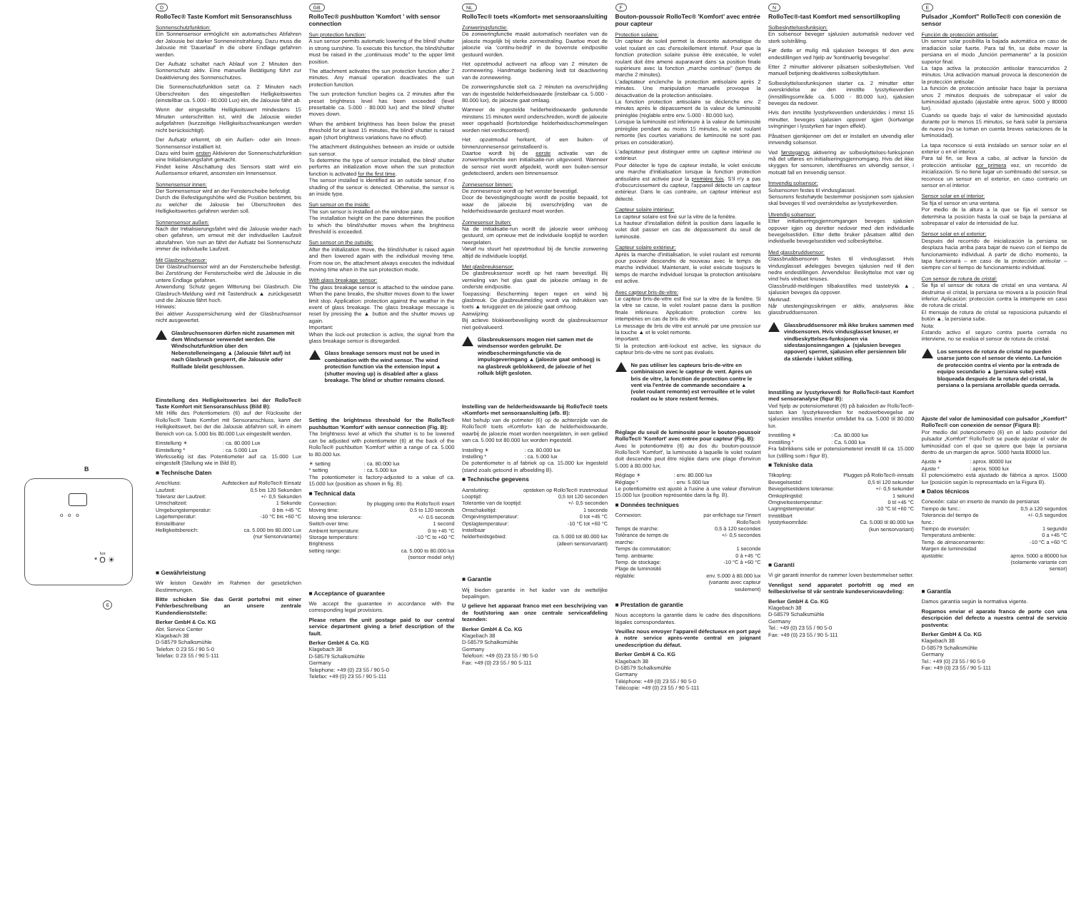B
o o o
lux
* O ☀
6
D
RolloTec® Taste Komfort mit Sensoranschluss
Sonnenschutzfunktion:
Ein Sonnensensor ermöglicht ein automatisches Abfahren der Jalousie bei starker Sonneneinstrahlung. Dazu muss die Jalousie mit 'Dauerlauf' in die obere Endlage gefahren werden.
Der Aufsatz schaltet nach Ablauf von 2 Minuten den Sonnenschutz aktiv. Eine manuelle Betätigung führt zur Deaktivierung des Sonnenschutzes.
Die Sonnenschutzfunktion setzt ca. 2 Minuten nach Überschreiten des eingestellten Helligkeitswertes (einstellbar ca. 5.000 - 80.000 Lux) ein, die Jalousie fährt ab.
Wenn der eingestellte Helligkeitswert mindestens 15 Minuten unterschritten ist, wird die Jalousie wieder aufgefahren (kurzzeitige Helligkeitsschwankungen werden nicht berücksichtigt).
Der Aufsatz erkennt, ob ein Außen- oder ein Innen-Sonnensensor installiert ist.
Dazu wird beim ersten Aktivieren der Sonnenschutzfunktion eine Initialisierungsfahrt gemacht.
Findet keine Abschattung des Sensors statt wird ein Außensensor erkannt, ansonsten ein Innensensor.
Sonnensensor innen:
Der Sonnensensor wird an der Fensterscheibe befestigt.
Durch die Befestigungshöhe wird die Position bestimmt, bis zu welcher die Jalousie bei Überschreiten des Helligkeitswertes gefahren werden soll.
Sonnensensor außen:
Nach der Initialisierungsfahrt wird die Jalousie wieder nach oben gefahren, um erneut mit der individuellen Laufzeit abzufahren. Von nun an fährt der Aufsatz bei Sonnenschutz immer die individuelle Laufzeit.
Mit Glasbruchsensor:
Der Glasbruchsensor wird an der Fensterscheibe befestigt. Bei Zerstörung der Fensterscheibe wird die Jalousie in die untere Endlage gefahren.
Anwendung: Schutz gegen Witterung bei Glasbruch. Die Glasbruch-Meldung wird mit Tastendruck ▲ zurückgesetzt und die Jalousie fährt hoch.
Hinweis:
Bei aktiver Aussperrsicherung wird der Glasbruchsensor nicht ausgewertet.
Glasbruchsensoren dürfen nicht zusammen mit dem Windsensor verwendet werden. Die Windschutzfunktion über den Nebenstelleneingang ▲ (Jalousie fährt auf) ist nach Glasbruch gesperrt, die Jalousie oder Rolllade bleibt geschlossen.
Einstellung des Helligkeitswertes bei der RolloTec® Taste Komfort mit Sensoranschluss (Bild B):
Mit Hilfe des Potentiometers (6) auf der Rückseite der RolloTec® Taste Komfort mit Sensoranschluss, kann der Helligkeitswert, bei der die Jalousie abfahren soll, in einem Bereich von ca. 5.000 bis 80.000 Lux eingestellt werden.
| Einstellung ☀ | : ca. 80.000 Lux |
| Einstellung * | : ca. 5.000 Lux |
Werksseitig ist das Potentiometer auf ca. 15.000 Lux eingestellt (Stellung wie in Bild B).
■ Technische Daten
| Anschluss: | Aufstecken auf RolloTec® Einsatz |
| Laufzeit: | 0,5 bis 120 Sekunden |
| Toleranz der Laufzeit: | +/- 0,5 Sekunden |
| Umschaltzeit: | 1 Sekunde |
| Umgebungstemperatur: | 0 bis +45 °C |
| Lagertemperatur: | -10 °C bis +60 °C |
| Einstellbarer Helligkeitsbereich: | ca. 5.000 bis 80.000 Lux (nur Sensorvariante) |
■ Gewährleistung
Wir leisten Gewähr im Rahmen der gesetzlichen Bestimmungen.
Bitte schicken Sie das Gerät portofrei mit einer Fehlerbeschreibung an unsere zentrale Kundendienststelle:
Berker GmbH & Co. KG
Abt. Service Center
Klagebach 38
D-58579 Schalksmühle
Telefon: 0 23 55 / 90 5-0
Telefax: 0 23 55 / 90 5-111
GB
RolloTec® pushbutton 'Komfort ' with sensor connection
Sun protection function:
A sun sensor permits automatic lowering of the blind/ shutter in strong sunshine. To execute this function, the blind/shutter must be raised in the „continuous mode" to the upper limit position.
The attachment activates the sun protection function after 2 minutes. Any manual operation deactivates the sun protection function.
The sun protection function begins ca. 2 minutes after the preset brightness level has been exceeded (level presettable ca. 5.000 - 80.000 lux) and the blind/ shutter moves down.
When the ambient brightness has been below the preset threshold for at least 15 minutes, the blind/ shutter is raised again (short brightness variations have no effect).
The attachment distinguishes between an inside or outside sun sensor.
To determine the type of sensor installed, the blind/ shutter performs an initialization move when the sun protection function is activated for the first time.
The sensor installed is identified as an outside sensor, if no shading of the sensor is detected. Otherwise, the sensor is an inside type.
Sun sensor on the inside:
The sun sensor is installed on the window pane.
The installation height on the pane determines the position to which the blind/shutter moves when the brightness threshold is exceeded.
Sun sensor on the outside:
After the initialization move, the blind/shutter is raised again and then lowered again with the individual moving time. From now on, the attachment always executes the individual moving time when in the sun protection mode.
With glass breakage sensor:
The glass breakage sensor is attached to the window pane. When the pane breaks, the shutter moves down to the lower limit stop. Application: protection against the weather in the event of glass breakage. The glass breakage message is reset by pressing the ▲ button and the shutter moves up again.
Important:
When the lock-out protection is active, the signal from the glass breakage sensor is disregarded.
Glass breakage sensors must not be used in combination with the wind sensor. The wind protection function via the extension input ▲ (shutter moving up) is disabled after a glass breakage. The blind or shutter remains closed.
Setting the brightness threshold for the RolloTec® pushbutton 'Komfort' with sensor connection (Fig. B):
The brightness level at which the shutter is to be lowered can be adjusted with potentiometer (6) at the back of the RolloTec® pushbutton 'Komfort' within a range of ca. 5.000 to 80.000 lux.
| ☀ setting | : ca. 80.000 lux |
| * setting | : ca. 5.000 lux |
The potentiometer is factory-adjusted to a value of ca. 15.000 lux (position as shown in fig. B).
■ Technical data
| Connection: | by plugging onto the RolloTec® insert |
| Moving time: | 0.5 to 120 seconds |
| Moving time tolerance: | +/- 0.5 seconds |
| Switch-over time: | 1 second |
| Ambient temperature: | 0 to +45 °C |
| Storage temperature: | -10 °C to +60 °C |
| Brightness setting range: | ca. 5.000 to 80.000 lux (sensor model only) |
■ Acceptance of guarantee
We accept the guarantee in accordance with the corresponding legal provisions.
Please return the unit postage paid to our central service department giving a brief description of the fault.
Berker GmbH & Co. KG
Klagebach 38
D-58579 Schalksmühle
Germany
Telephone: +49 (0) 23 55 / 90 5-0
Telefax: +49 (0) 23 55 / 90 5-111
NL
RolloTec® toets «Komfort» met sensoraansluiting
Zonweringsfunctie:
De zonweringfunctie maakt automatisch neerlaten van de jaloezie mogelijk bij sterke zonnestraling. Daartoe moet de jaloezie via 'continu-bedrijf' in de bovenste eindpositie gestuurd worden.
Het opzetmodul activeert na afloop van 2 minuten de zonnewering. Handmatige bediening leidt tot deactivering van de zonnewering.
De zonweringsfunctie stelt ca. 2 minuten na overschrijding van de ingestelde helderheidswaarde (instelbaar ca. 5.000 - 80.000 lux), de jaloezie gaat omlaag.
Wanneer de ingestelde helderheidswaarde gedurende minstens 15 minuten werd onderschreden, wordt de jaloezie weer opgehaald (kortstondige helderheidsschommelingen worden niet verdisconteerd).
Het opzetmodul herkent, of een buiten- of binnenzonnesensor geïnstalleerd is.
Daartoe wordt bij de eerste activatie van de zonweringsfunctie een initialisatie-run uitgevoerd. Wanneer de sensor niet wordt afgedekt, wordt een buiten-sensor gedetecteerd, anders een binnensensor.
Zonnesensor binnen:
De zonnesensor wordt op het venster bevestigd.
Door de bevestigingshoogte wordt de positie bepaald, tot waar de jaloezie bij overschrijding van de helderheidswaarde gestuurd moet worden.
Zonnesensor buiten:
Na de initialisatie-run wordt de jaloezie weer omhoog gestuurd, om opnieuw met de individuele looptijd te worden neergelaten.
Vanaf nu stuurt het opzetmoduul bij de functie zonwering altijd de individuele looptijd.
Met glasbreuksensor:
De glasbreuksensor wordt op het raam bevestigd. Bij vernieling van het glas gaat de jaloezie omlaag in de onderste eindpositie.
Toepassing: Bescherming tegen regen en wind bij glasbreuk. De glasbreukmelding wordt via indrukken van toets ▲ teruggezet en de jaloezie gaat omhoog.
Aanwijzing:
Bij actieve blokkeerbeveiliging wordt de glasbreuksensor niet geëvalueerd.
Glasbreuksensors mogen niet samen met de windsensor worden gebruikt. De windbeschermingsfunctie via de impulsgeveringang ▲ (jaloezie gaat omhoog) is na glasbreuk geblokkeerd, de jaloezie of het rolluik blijft gesloten.
Instelling van de helderheidswaarde bij RolloTec® toets «Komfort» met sensoraansluiting (afb. B):
Met behulp van de potmeter (6) op de achterzijde van de RolloTec® toets «Komfort» kan de helderheidswaarde, waarbij de jaloezie moet worden neergelaten, in een gebied van ca. 5.000 tot 80.000 lux worden ingesteld.
| Instelling ☀ | : ca. 80.000 lux |
| Instelling * | : ca. 5.000 lux |
De potentiometer is af fabriek op ca. 15.000 lux ingesteld (stand zoals getoond in afbeelding B).
■ Technische gegevens
| Aansluiting: | opsteken op RolloTec® inzetmoduul |
| Looptijd: | 0,5 tot 120 seconden |
| Tolerantie van de looptijd: | +/- 0,5 seconden |
| Omschakeltijd: | 1 seconde |
| Omgevingstemperatuur: | 0 tot +45 °C |
| Opslagtemperatuur: | -10 °C tot +60 °C |
| Instelbaar helderheidsgebied: | ca. 5.000 tot 80.000 lux (alleen sensorvariant) |
■ Garantie
Wij bieden garantie in het kader van de wettelijke bepalingen.
U gelieve het apparaat franco met een beschrijving van de fout/storing aan onze centrale serviceafdeling tezenden:
Berker GmbH & Co. KG
Klagebach 38
D-58579 Schalksmühle
Germany
Telefoon: +49 (0) 23 55 / 90 5-0
Fax: +49 (0) 23 55 / 90 5-111
F
Bouton-poussoir RolloTec® 'Komfort' avec entrée pour capteur
Protection solaire:
Un capteur de soleil permet la descente automatique du volet roulant en cas d'ensoleillement intensif. Pour que la fonction protection solaire puisse être exécutée, le volet roulant doit être amené auparavant dans sa position finale supérieure avec la fonction „marche continue" (temps de marche 2 minutes).
L'adaptateur enclenche la protection antisolaire après 2 minutes. Une manipulation manuelle provoque la désactivation de la protection antisolaire.
La fonction protection antisolaire se déclenche env. 2 minutes après le dépassement de la valeur de luminosité préréglée (réglable entre env. 5.000 - 80.000 lux).
Lorsque la luminosité est inférieure à la valeur de luminosité préréglée pendant au moins 15 minutes, le volet roulant remonte (les courtes variations de luminosité ne sont pas prises en considération).
L'adaptateur peut distinguer entre un capteur intérieur ou extérieur.
Pour détecter le type de capteur installé, le volet exécute une marche d'initialisation lorsque la fonction protection antisolaire est activée pour la première fois. S'il n'y a pas d'obscurcissement du capteur, l'appareil détecte un capteur extérieur. Dans le cas contraire, un capteur intérieur est détecté.
Capteur solaire intérieur:
Le capteur solaire est fixé sur la vitre de la fenêtre.
La hauteur d'installation définit la position dans laquelle le volet doit passer en cas de dépassement du seuil de luminosité.
Capteur solaire extérieur:
Après la marche d'initialisation, le volet roulant est remonté pour pouvoir descendre de nouveau avec le temps de marche individuel. Maintenant, le volet exécute toujours le temps de marche individuel lorsque la protection antisolaire est active.
Avec capteur bris-de-vitre:
Le capteur bris-de-vitre est fixé sur la vitre de la fenêtre. Si la vitre se casse, le volet roulant passe dans la position finale inférieure. Application: protection contre les intempéries en cas de bris de vitre.
Le message de bris de vitre est annulé par une pression sur la touche ▲ et le volet remonte.
Important:
Si la protection anti-lockout est active, les signaux du capteur bris-de-vitre ne sont pas évalués.
Ne pas utiliser les capteurs bris-de-vitre en combinaison avec le capteur de vent. Après un bris de vitre, la fonction de protection contre le vent via l'entrée de commande secondaire ▲ (volet roulant remonte) est verrouillée et le volet roulant ou le store restent fermés.
Réglage du seuil de luminosité pour le bouton-poussoir RolloTec® 'Komfort' avec entrée pour capteur (Fig. B):
Avec le potentiomètre (6) au dos du bouton-poussoir RolloTec® 'Komfort', la luminosité à laquelle le volet roulant doit descendre peut être réglée dans une plage d'environ 5.000 à 80.000 lux.
| Réglage ☀ | : env. 80.000 lux |
| Réglage * | : env. 5.000 lux |
Le potentiomètre est ajusté à l'usine à une valeur d'environ 15.000 lux (position représentée dans la fig. B).
■ Données techniques
| Connexion: | par enfichage sur l'insert RolloTec® |
| Temps de marche: | 0,5 à 120 secondes |
| Tolérance de temps de marche: | +/- 0,5 secondes |
| Temps de commutation: | 1 seconde |
| Temp. ambiante: | 0 à +45 °C |
| Temp. de stockage: | -10 °C à +60 °C |
| Plage de luminosité réglable: | env. 5.000 à 80.000 lux (variante avec capteur seulement) |
■ Prestation de garantie
Nous acceptons la garantie dans le cadre des dispositions légales correspondantes.
Veuillez nous envoyer l'appareil défectueux en port payé à notre service après-vente central en joignant unedescription du défaut.
Berker GmbH & Co. KG
Klagebach 38
D-58579 Schalksmühle
Germany
Téléphone: +49 (0) 23 55 / 90 5-0
Télécopie: +49 (0) 23 55 / 90 5-111
N
RolloTec®-tast Komfort med sensortilkopling
Solbeskyttelsesfunksjon:
En solsensor beveger sjalusien automatisk nedover ved sterk solstråling.
Før dette er mulig må sjalusien beveges til den øvre endestillingen ved hjelp av 'kontinuerlig bevegelse'.
Etter 2 minutter aktiverer påsatsen solbeskyttelsen. Ved manuell betjening deaktiveres solbeskyttelsen.
Solbeskyttelsesfunksjonen starter ca. 2 minutter etter overskridelse av den innstilte lysstyrkeverdien (innstillingsområde ca. 5.000 - 80.000 lux), sjalusien beveges da nedover.
Hvis den innstilte lysstyrkeverdien underskrides i minst 15 minutter, beveges sjalusien oppover igjen (kortvarige svingninger i lysstyrken har ingen effekt).
Påsatsen gjenkjenner om det er installert en utvendig eller innvendig solsensor.
Ved førstegangs aktivering av solbeskyttelses-funksjonen må det utføres en initialiseringsgjennomgang. Hvis det ikke skygges for sensoren, identifiseres en utvendig sensor, i motsatt fall en innvendig sensor.
Innvendig solsensor:
Solsensoren festes til vindusglasset.
Sensorens festehøyde bestemmer posisjonen som sjalusien skal beveges til ved overskridelse av lysstyrkeverdien.
Utvendig solsensor:
Etter initialiseringsgjennomgangen beveges sjalusien oppover igjen og deretter nedover med den individuelle bevegelsestiden. Etter dette bruker påsatsen alltid den individuelle bevegelsestiden ved solbeskyttelse.
Med glassbruddsensor:
Glassbruddsensoren festes til vindusglasset. Hvis vindusglasset ødelegges beveges sjalusien ned til den nedre endestillingen. Anvendelse: Beskyttelse mot vær og vind hvis vinduet knuses.
Glassbrudd-meldingen tilbakestilles med tastetrykk ▲, sjalusien beveges da oppover.
Merknad:
Når utestengingssikringen er aktiv, analyseres ikke glassbruddsensoren.
Glassbruddsensorer må ikke brukes sammen med vindsensoren. Hvis vindusglasset knuser, er vindbeskyttelses-funksjonen via sidestasjonsinngangen ▲ (sjalusien beveges oppover) sperret, sjalusien eller persiennen blir da stående i lukket stilling.
Innstilling av lysstyrkeverdi for RolloTec®-tast Komfort med sensoranalyse (figur B):
Ved hjelp av potensiometeret (6) på baksiden av RolloTec®-tasten kan lysstyrkeverdien for nedoverbevegelse av sjalusien innstilles innenfor området fra ca. 5.000 til 80.000 lux.
| Innstilling ☀ | : Ca. 80.000 lux |
| Innstilling * | : Ca. 5.000 lux |
Fra fabrikkens side er potensiometeret innstilt til ca. 15.000 lux (stilling som i figur B).
■ Tekniske data
| Tilkopling: | Plugges på RolloTec®-innsats |
| Bevegelsestid: | 0,5 til 120 sekunder |
| Bevegelsestidens toleranse: | +/- 0,5 sekunder |
| Omkoplingstid: | 1 sekund |
| Omgivelsestemperatur: | 0 til +45 °C |
| Lagringstemperatur: | -10 °C til +60 °C |
| Innstillbart lysstyrkeområde: | Ca. 5.000 til 80.000 lux (kun sensorvariant) |
■ Garanti
Vi gir garanti innenfor de rammer loven bestemmelser setter.
Vennligst send apparatet portofritt og med en feilbeskrivelse til vår sentrale kundeserviceavdeling:
Berker GmbH & Co. KG
Klagebach 38
D-58579 Schalksmühle
Germany
Tel.: +49 (0) 23 55 / 90 5-0
Fax: +49 (0) 23 55 / 90 5-111
E
Pulsador „Komfort" RolloTec® con conexión de sensor
Función de protección antisolar:
Un sensor solar posibilita la bajada automática en caso de irradiación solar fuerte. Para tal fin, se debe mover la persiana en el modo „función permanente" a la posición superior final.
La tapa activa la protección antisolar transcurridos 2 minutos. Una activación manual provoca la desconexión de la protección antisolar.
La función de protección antisolar hace bajar la persiana unos 2 minutos después de sobrepasar el valor de luminosidad ajustado (ajustable entre aprox. 5000 y 80000 lux).
Cuando se quede bajo el valor de luminosidad ajustado durante por lo menos 15 minutos, se hará subir la persiana de nuevo (no se toman en cuenta breves variaciones de la luminosidad).
La tapa reconoce si está instalado un sensor solar en el exterior o en el interior.
Para tal fin, se lleva a cabo, al activar la función de protección antisolar por primera vez, un recorrido de inicialización. Si no tiene lugar un sombreado del sensor, se reconoce un sensor en el exterior, en caso contrario un sensor en el interior.
Sensor solar en el interior:
Se fija el sensor en una ventana.
Por medio de la altura a la que se fija el sensor se determina la posición hasta la cual se baja la persiana al sobrepasar el valor de intensidad de luz.
Sensor solar en el exterior:
Después del recorrido de inicialización la persiana se desplaza hacia arriba para bajar de nuevo con el tiempo de funcionamiento individual. A partir de dicho momento, la tapa funcionará – en caso de la protección antisolar – siempre con el tiempo de funcionamiento individual.
Con sensor de rotura de cristal:
Se fija el sensor de rotura de cristal en una ventana. Al destruirse el cristal, la persiana se moverá a la posición final inferior. Aplicación: protección contra la intemperie en caso de rotura de cristal.
El mensaje de rotura de cristal se reposiciona pulsando el botón ▲, la persiana sube.
Nota:
Estando activo el seguro contra puerta cerrada no interviene, no se evalúa el sensor de rotura de cristal.
Los sensores de rotura de cristal no pueden usarse junto con el sensor de viento. La función de protección contra el viento por la entrada de equipo secundario ▲ (persiana sube) está bloqueada después de la rotura del cristal, la persiana o la persiana arrollable queda cerrada.
Ajuste del valor de luminosidad con pulsador „Komfort" RolloTec® con conexión de sensor (Figura B):
Por medio del potenciómetro (6) en el lado posterior del pulsador „Komfort" RolloTec® se puede ajustar el valor de luminosidad con el que se quiere que baje la persiana dentro de un margen de aprox. 5000 hasta 80000 lux.
| Ajuste ☀ | : aprox. 80000 lux |
| Ajuste * | : aprox. 5000 lux |
El potenciómetro está ajustado de fábrica a aprox. 15000 lux (posición según lo representado en la Figura B).
■ Datos técnicos
| Conexión: calar en inserto de mando de persianas | |
| Tiempo de func.: | 0,5 a 120 segundos |
| Tolerancia del tiempo de func.: | +/- 0,5 segundos |
| Tiempo de inversión: | 1 segundo |
| Temperatura ambiente: | 0 a +45 °C |
| Temp. de almacenamiento: | -10 °C a +60 °C |
| Margen de luminosidad ajustable: | aprox. 5000 a 80000 lux (solamente variante con sensor) |
■ Garantía
Damos garantía según la normativa vigente.
Rogamos enviar el aparato franco de porte con una descripción del defecto a nuestra central de servicio postventa:
Berker GmbH & Co. KG
Klagebach 38
D-58579 Schalksmühle
Germany
Tel.: +49 (0) 23 55 / 90 5-0
Fax: +49 (0) 23 55 / 90 5-111